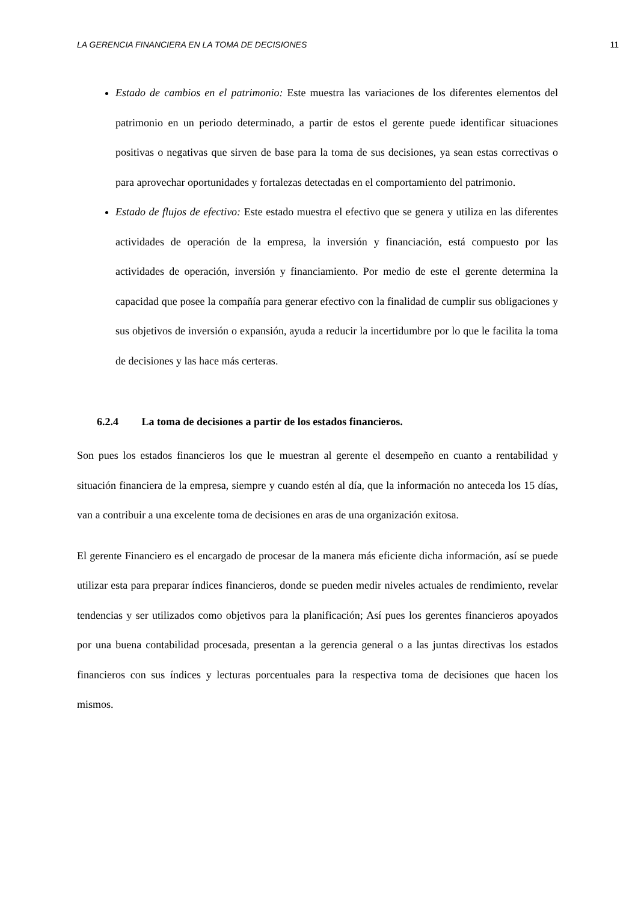LA GERENCIA FINANCIERA EN LA TOMA DE DECISIONES 11
Estado de cambios en el patrimonio: Este muestra las variaciones de los diferentes elementos del patrimonio en un periodo determinado, a partir de estos el gerente puede identificar situaciones positivas o negativas que sirven de base para la toma de sus decisiones, ya sean estas correctivas o para aprovechar oportunidades y fortalezas detectadas en el comportamiento del patrimonio.
Estado de flujos de efectivo: Este estado muestra el efectivo que se genera y utiliza en las diferentes actividades de operación de la empresa, la inversión y financiación, está compuesto por las actividades de operación, inversión y financiamiento. Por medio de este el gerente determina la capacidad que posee la compañía para generar efectivo con la finalidad de cumplir sus obligaciones y sus objetivos de inversión o expansión, ayuda a reducir la incertidumbre por lo que le facilita la toma de decisiones y las hace más certeras.
6.2.4 La toma de decisiones a partir de los estados financieros.
Son pues los estados financieros los que le muestran al gerente el desempeño en cuanto a rentabilidad y situación financiera de la empresa, siempre y cuando estén al día, que la información no anteceda los 15 días, van a contribuir a una excelente toma de decisiones en aras de una organización exitosa.
El gerente Financiero es el encargado de procesar de la manera más eficiente dicha información, así se puede utilizar esta para preparar índices financieros, donde se pueden medir niveles actuales de rendimiento, revelar tendencias y ser utilizados como objetivos para la planificación; Así pues los gerentes financieros apoyados por una buena contabilidad procesada, presentan a la gerencia general o a las juntas directivas los estados financieros con sus índices y lecturas porcentuales para la respectiva toma de decisiones que hacen los mismos.